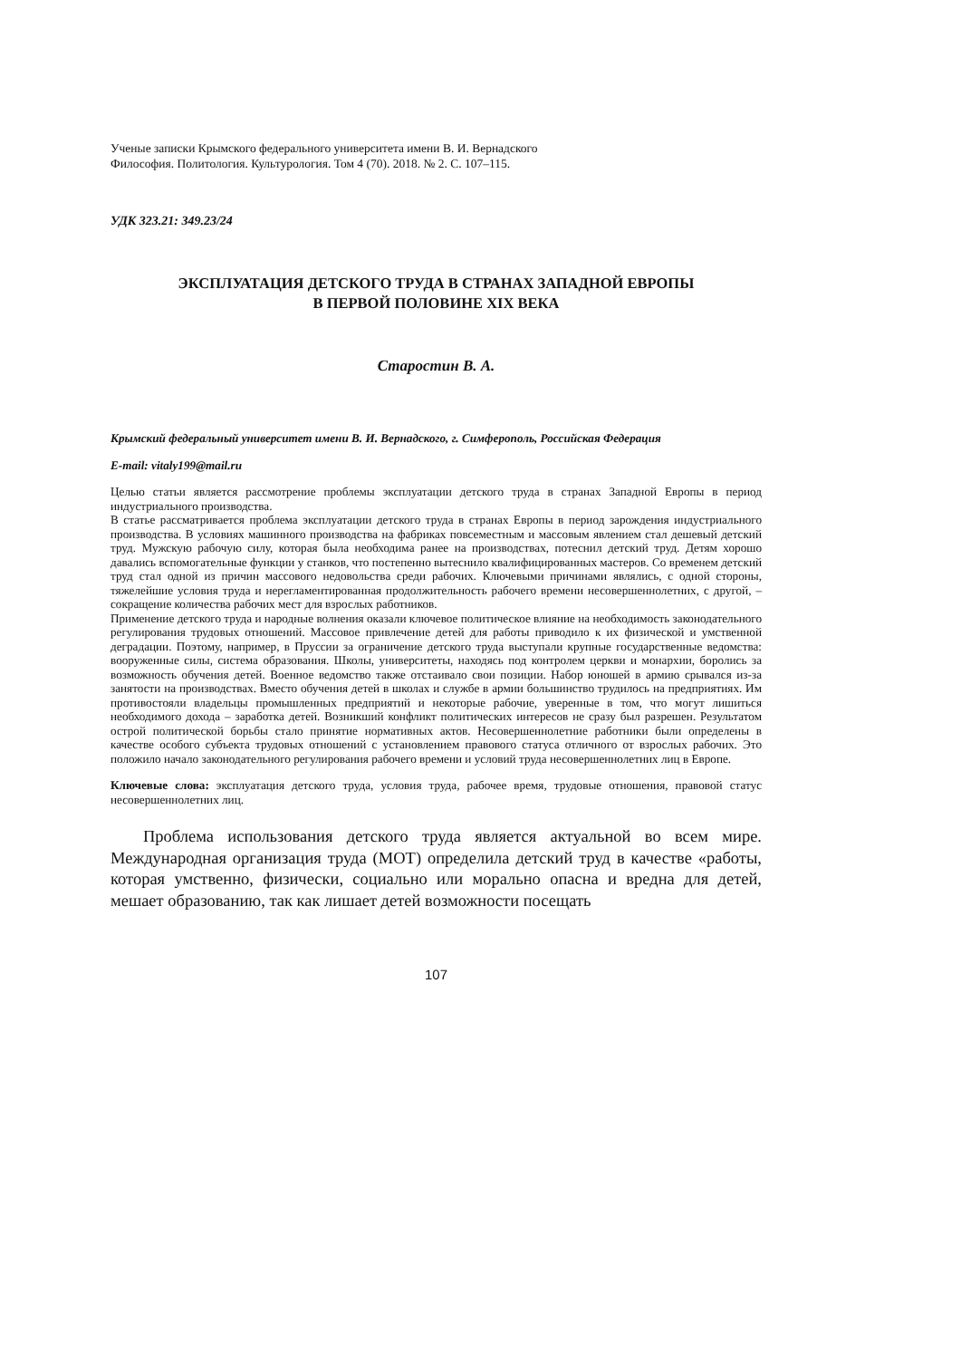Ученые записки Крымского федерального университета имени В. И. Вернадского
Философия. Политология. Культурология. Том 4 (70). 2018. № 2. С. 107–115.
УДК 323.21: 349.23/24
ЭКСПЛУАТАЦИЯ ДЕТСКОГО ТРУДА В СТРАНАХ ЗАПАДНОЙ ЕВРОПЫ
В ПЕРВОЙ ПОЛОВИНЕ XIX ВЕКА
Старостин В. А.
Крымский федеральный университет имени В. И. Вернадского, г. Симферополь, Российская Федерация
E-mail: vitaly199@mail.ru
Целью статьи является рассмотрение проблемы эксплуатации детского труда в странах Западной Европы в период индустриального производства.
В статье рассматривается проблема эксплуатации детского труда в странах Европы в период зарождения индустриального производства. В условиях машинного производства на фабриках повсеместным и массовым явлением стал дешевый детский труд. Мужскую рабочую силу, которая была необходима ранее на производствах, потеснил детский труд. Детям хорошо давались вспомогательные функции у станков, что постепенно вытеснило квалифицированных мастеров. Со временем детский труд стал одной из причин массового недовольства среди рабочих. Ключевыми причинами являлись, с одной стороны, тяжелейшие условия труда и нерегламентированная продолжительность рабочего времени несовершеннолетних, с другой, – сокращение количества рабочих мест для взрослых работников.
Применение детского труда и народные волнения оказали ключевое политическое влияние на необходимость законодательного регулирования трудовых отношений. Массовое привлечение детей для работы приводило к их физической и умственной деградации. Поэтому, например, в Пруссии за ограничение детского труда выступали крупные государственные ведомства: вооруженные силы, система образования. Школы, университеты, находясь под контролем церкви и монархии, боролись за возможность обучения детей. Военное ведомство также отстаивало свои позиции. Набор юношей в армию срывался из-за занятости на производствах. Вместо обучения детей в школах и службе в армии большинство трудилось на предприятиях. Им противостояли владельцы промышленных предприятий и некоторые рабочие, уверенные в том, что могут лишиться необходимого дохода – заработка детей. Возникший конфликт политических интересов не сразу был разрешен. Результатом острой политической борьбы стало принятие нормативных актов. Несовершеннолетние работники были определены в качестве особого субъекта трудовых отношений с установлением правового статуса отличного от взрослых рабочих. Это положило начало законодательного регулирования рабочего времени и условий труда несовершеннолетних лиц в Европе.
Ключевые слова: эксплуатация детского труда, условия труда, рабочее время, трудовые отношения, правовой статус несовершеннолетних лиц.
Проблема использования детского труда является актуальной во всем мире. Международная организация труда (МОТ) определила детский труд в качестве «работы, которая умственно, физически, социально или морально опасна и вредна для детей, мешает образованию, так как лишает детей возможности посещать
107